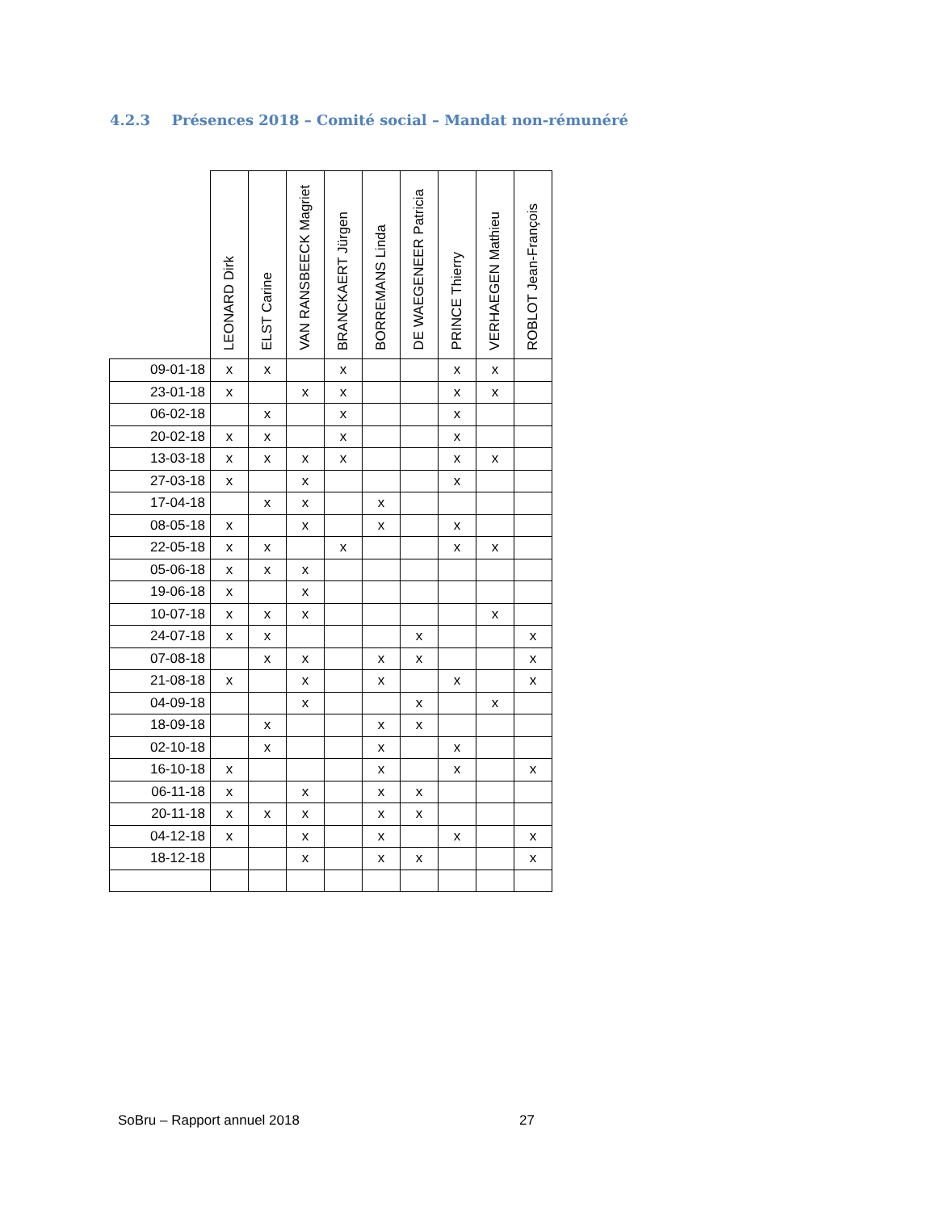4.2.3 Présences 2018 – Comité social – Mandat non-rémunéré
| | LEONARD Dirk | ELST Carine | VAN RANSBEECK Magriet | BRANCKAERT Jürgen | BORREMANS Linda | DE WAEGENEER Patricia | PRINCE Thierry | VERHAEGEN Mathieu | ROBLOT Jean-François |
| --- | --- | --- | --- | --- | --- | --- | --- | --- | --- |
| 09-01-18 | x | x | | x | | | x | x | |
| 23-01-18 | x | | x | x | | | x | x | |
| 06-02-18 | | x | | x | | | x | | |
| 20-02-18 | x | x | | x | | | x | | |
| 13-03-18 | x | x | x | x | | | x | x | |
| 27-03-18 | x | | x | | | | x | | |
| 17-04-18 | | x | x | | x | | | | |
| 08-05-18 | x | | x | | x | | x | | |
| 22-05-18 | x | x | | x | | | x | x | |
| 05-06-18 | x | x | x | | | | | | |
| 19-06-18 | x | | x | | | | | | |
| 10-07-18 | x | x | x | | | | | x | |
| 24-07-18 | x | x | | | | x | | | x |
| 07-08-18 | | x | x | | x | x | | | x |
| 21-08-18 | x | | x | | x | | x | | x |
| 04-09-18 | | | x | | | x | | x | |
| 18-09-18 | | x | | | x | x | | | |
| 02-10-18 | | x | | | x | | x | | |
| 16-10-18 | x | | | | x | | x | | x |
| 06-11-18 | x | | x | | x | x | | | |
| 20-11-18 | x | x | x | | x | x | | | |
| 04-12-18 | x | | x | | x | | x | | x |
| 18-12-18 | | | x | | x | x | | | x |
SoBru – Rapport annuel 2018 27